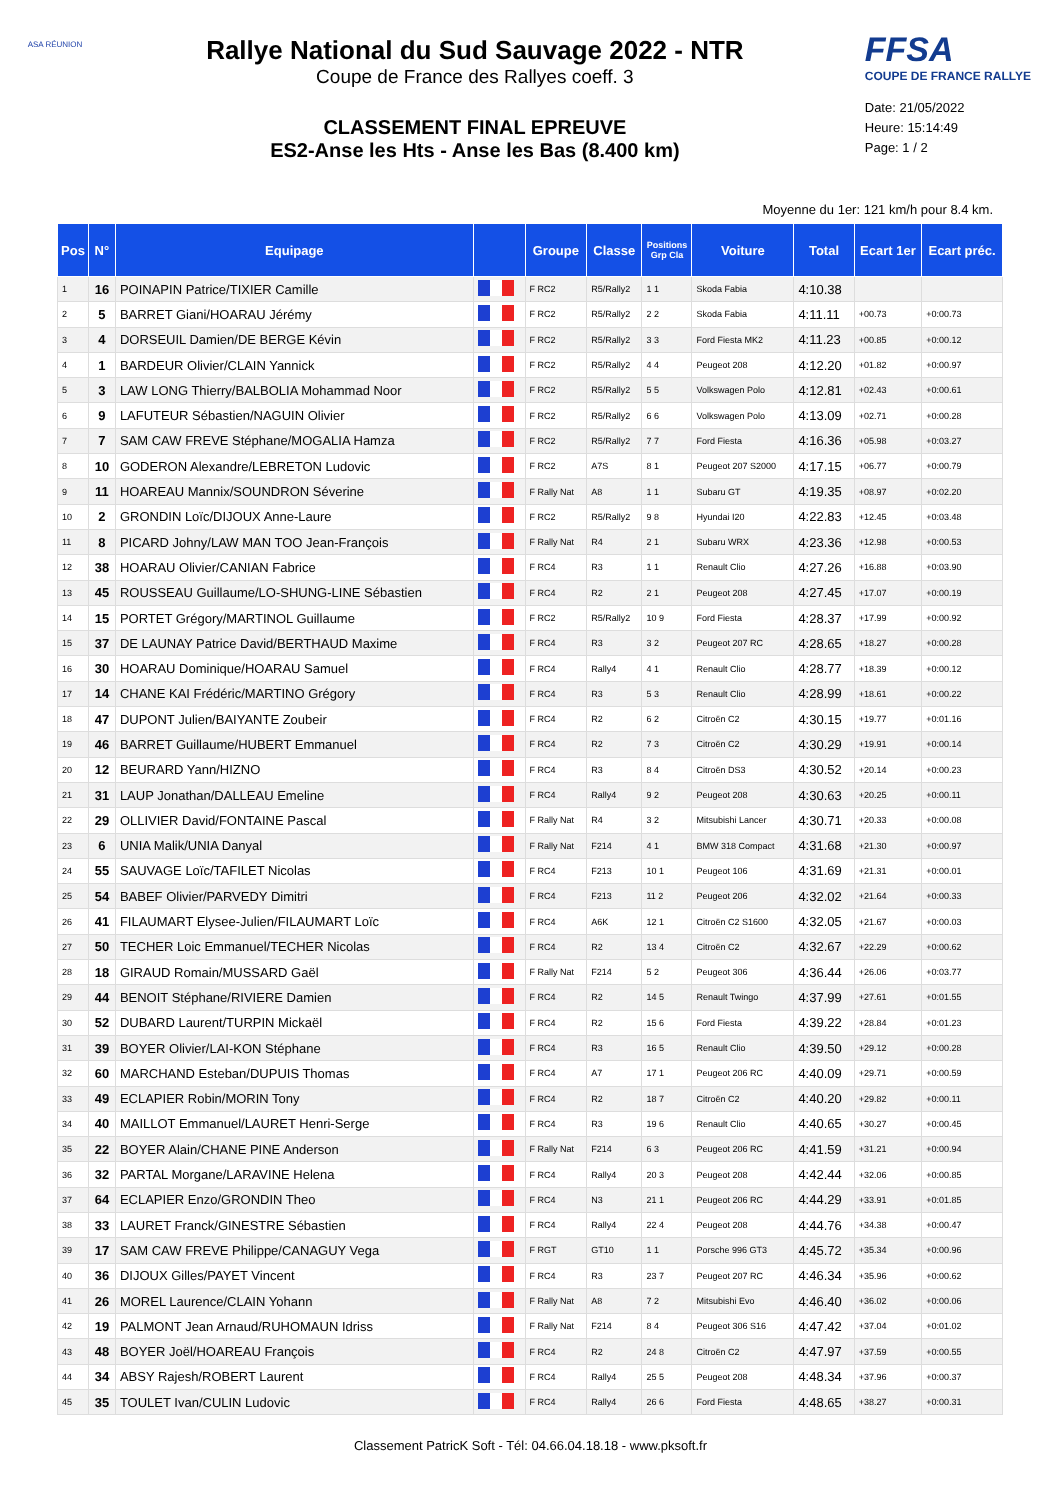ASA RÉUNION
Rallye National du Sud Sauvage 2022 - NTR
Coupe de France des Rallyes coeff. 3
CLASSEMENT FINAL EPREUVE
ES2-Anse les Hts - Anse les Bas (8.400 km)
FFSA
COUPE DE FRANCE RALLYE
Date: 21/05/2022
Heure: 15:14:49
Page: 1 / 2
Moyenne du 1er: 121 km/h pour 8.4 km.
| Pos | N° | Equipage | | Groupe | Classe | Positions Grp Cla | Voiture | Total | Ecart 1er | Ecart préc. |
| --- | --- | --- | --- | --- | --- | --- | --- | --- | --- | --- |
| 1 | 16 | POINAPIN Patrice/TIXIER Camille | | F RC2 | R5/Rally2 | 1 1 | Skoda Fabia | 4:10.38 | | |
| 2 | 5 | BARRET Giani/HOARAU Jérémy | | F RC2 | R5/Rally2 | 2 2 | Skoda Fabia | 4:11.11 | +00.73 | +0:00.73 |
| 3 | 4 | DORSEUIL Damien/DE BERGE Kévin | | F RC2 | R5/Rally2 | 3 3 | Ford Fiesta MK2 | 4:11.23 | +00.85 | +0:00.12 |
| 4 | 1 | BARDEUR Olivier/CLAIN Yannick | | F RC2 | R5/Rally2 | 4 4 | Peugeot 208 | 4:12.20 | +01.82 | +0:00.97 |
| 5 | 3 | LAW LONG Thierry/BALBOLIA Mohammad Noor | | F RC2 | R5/Rally2 | 5 5 | Volkswagen Polo | 4:12.81 | +02.43 | +0:00.61 |
| 6 | 9 | LAFUTEUR Sébastien/NAGUIN Olivier | | F RC2 | R5/Rally2 | 6 6 | Volkswagen Polo | 4:13.09 | +02.71 | +0:00.28 |
| 7 | 7 | SAM CAW FREVE Stéphane/MOGALIA Hamza | | F RC2 | R5/Rally2 | 7 7 | Ford Fiesta | 4:16.36 | +05.98 | +0:03.27 |
| 8 | 10 | GODERON Alexandre/LEBRETON Ludovic | | F RC2 | A7S | 8 1 | Peugeot 207 S2000 | 4:17.15 | +06.77 | +0:00.79 |
| 9 | 11 | HOAREAU Mannix/SOUNDRON Séverine | | F Rally Nat | A8 | 1 1 | Subaru GT | 4:19.35 | +08.97 | +0:02.20 |
| 10 | 2 | GRONDIN Loïc/DIJOUX Anne-Laure | | F RC2 | R5/Rally2 | 9 8 | Hyundai I20 | 4:22.83 | +12.45 | +0:03.48 |
| 11 | 8 | PICARD Johny/LAW MAN TOO Jean-François | | F Rally Nat | R4 | 2 1 | Subaru WRX | 4:23.36 | +12.98 | +0:00.53 |
| 12 | 38 | HOARAU Olivier/CANIAN Fabrice | | F RC4 | R3 | 1 1 | Renault Clio | 4:27.26 | +16.88 | +0:03.90 |
| 13 | 45 | ROUSSEAU Guillaume/LO-SHUNG-LINE Sébastien | | F RC4 | R2 | 2 1 | Peugeot 208 | 4:27.45 | +17.07 | +0:00.19 |
| 14 | 15 | PORTET Grégory/MARTINOL Guillaume | | F RC2 | R5/Rally2 | 10 9 | Ford Fiesta | 4:28.37 | +17.99 | +0:00.92 |
| 15 | 37 | DE LAUNAY Patrice David/BERTHAUD Maxime | | F RC4 | R3 | 3 2 | Peugeot 207 RC | 4:28.65 | +18.27 | +0:00.28 |
| 16 | 30 | HOARAU Dominique/HOARAU Samuel | | F RC4 | Rally4 | 4 1 | Renault Clio | 4:28.77 | +18.39 | +0:00.12 |
| 17 | 14 | CHANE KAI Frédéric/MARTINO Grégory | | F RC4 | R3 | 5 3 | Renault Clio | 4:28.99 | +18.61 | +0:00.22 |
| 18 | 47 | DUPONT Julien/BAIYANTE Zoubeir | | F RC4 | R2 | 6 2 | Citroën C2 | 4:30.15 | +19.77 | +0:01.16 |
| 19 | 46 | BARRET Guillaume/HUBERT Emmanuel | | F RC4 | R2 | 7 3 | Citroën C2 | 4:30.29 | +19.91 | +0:00.14 |
| 20 | 12 | BEURARD Yann/HIZNO | | F RC4 | R3 | 8 4 | Citroën DS3 | 4:30.52 | +20.14 | +0:00.23 |
| 21 | 31 | LAUP Jonathan/DALLEAU Emeline | | F RC4 | Rally4 | 9 2 | Peugeot 208 | 4:30.63 | +20.25 | +0:00.11 |
| 22 | 29 | OLLIVIER David/FONTAINE Pascal | | F Rally Nat | R4 | 3 2 | Mitsubishi Lancer | 4:30.71 | +20.33 | +0:00.08 |
| 23 | 6 | UNIA Malik/UNIA Danyal | | F Rally Nat | F214 | 4 1 | BMW 318 Compact | 4:31.68 | +21.30 | +0:00.97 |
| 24 | 55 | SAUVAGE Loïc/TAFILET Nicolas | | F RC4 | F213 | 10 1 | Peugeot 106 | 4:31.69 | +21.31 | +0:00.01 |
| 25 | 54 | BABEF Olivier/PARVEDY Dimitri | | F RC4 | F213 | 11 2 | Peugeot 206 | 4:32.02 | +21.64 | +0:00.33 |
| 26 | 41 | FILAUMART Elysee-Julien/FILAUMART Loïc | | F RC4 | A6K | 12 1 | Citroën C2 S1600 | 4:32.05 | +21.67 | +0:00.03 |
| 27 | 50 | TECHER Loic Emmanuel/TECHER Nicolas | | F RC4 | R2 | 13 4 | Citroën C2 | 4:32.67 | +22.29 | +0:00.62 |
| 28 | 18 | GIRAUD Romain/MUSSARD Gaël | | F Rally Nat | F214 | 5 2 | Peugeot 306 | 4:36.44 | +26.06 | +0:03.77 |
| 29 | 44 | BENOIT Stéphane/RIVIERE Damien | | F RC4 | R2 | 14 5 | Renault Twingo | 4:37.99 | +27.61 | +0:01.55 |
| 30 | 52 | DUBARD Laurent/TURPIN Mickaël | | F RC4 | R2 | 15 6 | Ford Fiesta | 4:39.22 | +28.84 | +0:01.23 |
| 31 | 39 | BOYER Olivier/LAI-KON Stéphane | | F RC4 | R3 | 16 5 | Renault Clio | 4:39.50 | +29.12 | +0:00.28 |
| 32 | 60 | MARCHAND Esteban/DUPUIS Thomas | | F RC4 | A7 | 17 1 | Peugeot 206 RC | 4:40.09 | +29.71 | +0:00.59 |
| 33 | 49 | ECLAPIER Robin/MORIN Tony | | F RC4 | R2 | 18 7 | Citroën C2 | 4:40.20 | +29.82 | +0:00.11 |
| 34 | 40 | MAILLOT Emmanuel/LAURET Henri-Serge | | F RC4 | R3 | 19 6 | Renault Clio | 4:40.65 | +30.27 | +0:00.45 |
| 35 | 22 | BOYER Alain/CHANE PINE Anderson | | F Rally Nat | F214 | 6 3 | Peugeot 206 RC | 4:41.59 | +31.21 | +0:00.94 |
| 36 | 32 | PARTAL Morgane/LARAVINE Helena | | F RC4 | Rally4 | 20 3 | Peugeot 208 | 4:42.44 | +32.06 | +0:00.85 |
| 37 | 64 | ECLAPIER Enzo/GRONDIN Theo | | F RC4 | N3 | 21 1 | Peugeot 206 RC | 4:44.29 | +33.91 | +0:01.85 |
| 38 | 33 | LAURET Franck/GINESTRE Sébastien | | F RC4 | Rally4 | 22 4 | Peugeot 208 | 4:44.76 | +34.38 | +0:00.47 |
| 39 | 17 | SAM CAW FREVE Philippe/CANAGUY Vega | | F RGT | GT10 | 1 1 | Porsche 996 GT3 | 4:45.72 | +35.34 | +0:00.96 |
| 40 | 36 | DIJOUX Gilles/PAYET Vincent | | F RC4 | R3 | 23 7 | Peugeot 207 RC | 4:46.34 | +35.96 | +0:00.62 |
| 41 | 26 | MOREL Laurence/CLAIN Yohann | | F Rally Nat | A8 | 7 2 | Mitsubishi Evo | 4:46.40 | +36.02 | +0:00.06 |
| 42 | 19 | PALMONT Jean Arnaud/RUHOMAUN Idriss | | F Rally Nat | F214 | 8 4 | Peugeot 306 S16 | 4:47.42 | +37.04 | +0:01.02 |
| 43 | 48 | BOYER Joël/HOAREAU François | | F RC4 | R2 | 24 8 | Citroën C2 | 4:47.97 | +37.59 | +0:00.55 |
| 44 | 34 | ABSY Rajesh/ROBERT Laurent | | F RC4 | Rally4 | 25 5 | Peugeot 208 | 4:48.34 | +37.96 | +0:00.37 |
| 45 | 35 | TOULET Ivan/CULIN Ludovic | | F RC4 | Rally4 | 26 6 | Ford Fiesta | 4:48.65 | +38.27 | +0:00.31 |
Classement PatricK Soft - Tél: 04.66.04.18.18 - www.pksoft.fr